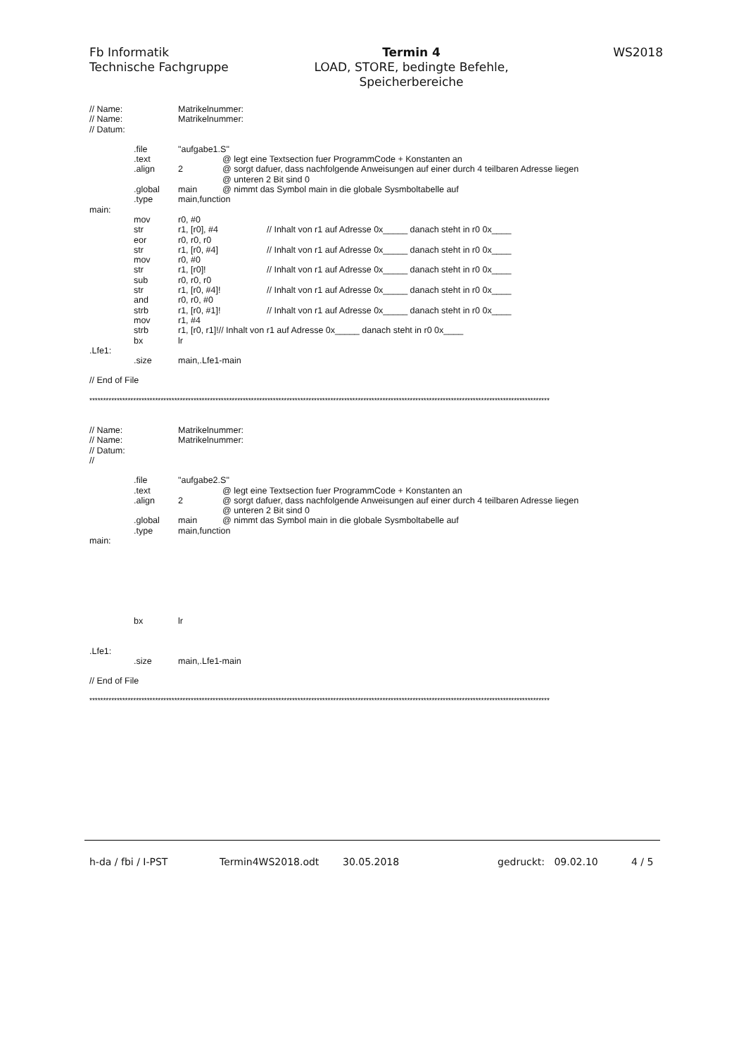Fb Informatik
Technische Fachgruppe
Termin 4
LOAD, STORE, bedingte Befehle,
Speicherbereiche
WS2018
// Name: Matrikelnummer:
// Name: Matrikelnummer:
// Datum:
.file "aufgabe1.S"
.text @ legt eine Textsection fuer ProgrammCode + Konstanten an
.align 2 @ sorgt dafuer, dass nachfolgende Anweisungen auf einer durch 4 teilbaren Adresse liegen
@ unteren 2 Bit sind 0
.global main @ nimmt das Symbol main in die globale Sysmboltabelle auf
.type main,function
main:
mov r0, #0
str r1, [r0], #4 // Inhalt von r1 auf Adresse 0x_____ danach steht in r0 0x____
eor r0, r0, r0
str r1, [r0, #4] // Inhalt von r1 auf Adresse 0x_____ danach steht in r0 0x____
mov r0, #0
str r1, [r0]! // Inhalt von r1 auf Adresse 0x_____ danach steht in r0 0x____
sub r0, r0, r0
str r1, [r0, #4]! // Inhalt von r1 auf Adresse 0x_____ danach steht in r0 0x____
and r0, r0, #0
strb r1, [r0, #1]! // Inhalt von r1 auf Adresse 0x_____ danach steht in r0 0x____
mov r1, #4
strb r1, [r0, r1]!// Inhalt von r1 auf Adresse 0x_____ danach steht in r0 0x____
bx lr
.Lfe1:
.size main,.Lfe1-main
// End of File
************************************************************************************************************************************************************************
// Name: Matrikelnummer:
// Name: Matrikelnummer:
// Datum:
//
.file "aufgabe2.S"
.text @ legt eine Textsection fuer ProgrammCode + Konstanten an
.align 2 @ sorgt dafuer, dass nachfolgende Anweisungen auf einer durch 4 teilbaren Adresse liegen
@ unteren 2 Bit sind 0
.global main @ nimmt das Symbol main in die globale Sysmboltabelle auf
.type main,function
main:
bx lr
.Lfe1:
.size main,.Lfe1-main
// End of File
************************************************************************************************************************************************************************
h-da / fbi / I-PST Termin4WS2018.odt 30.05.2018 gedruckt: 09.02.10 4 / 5